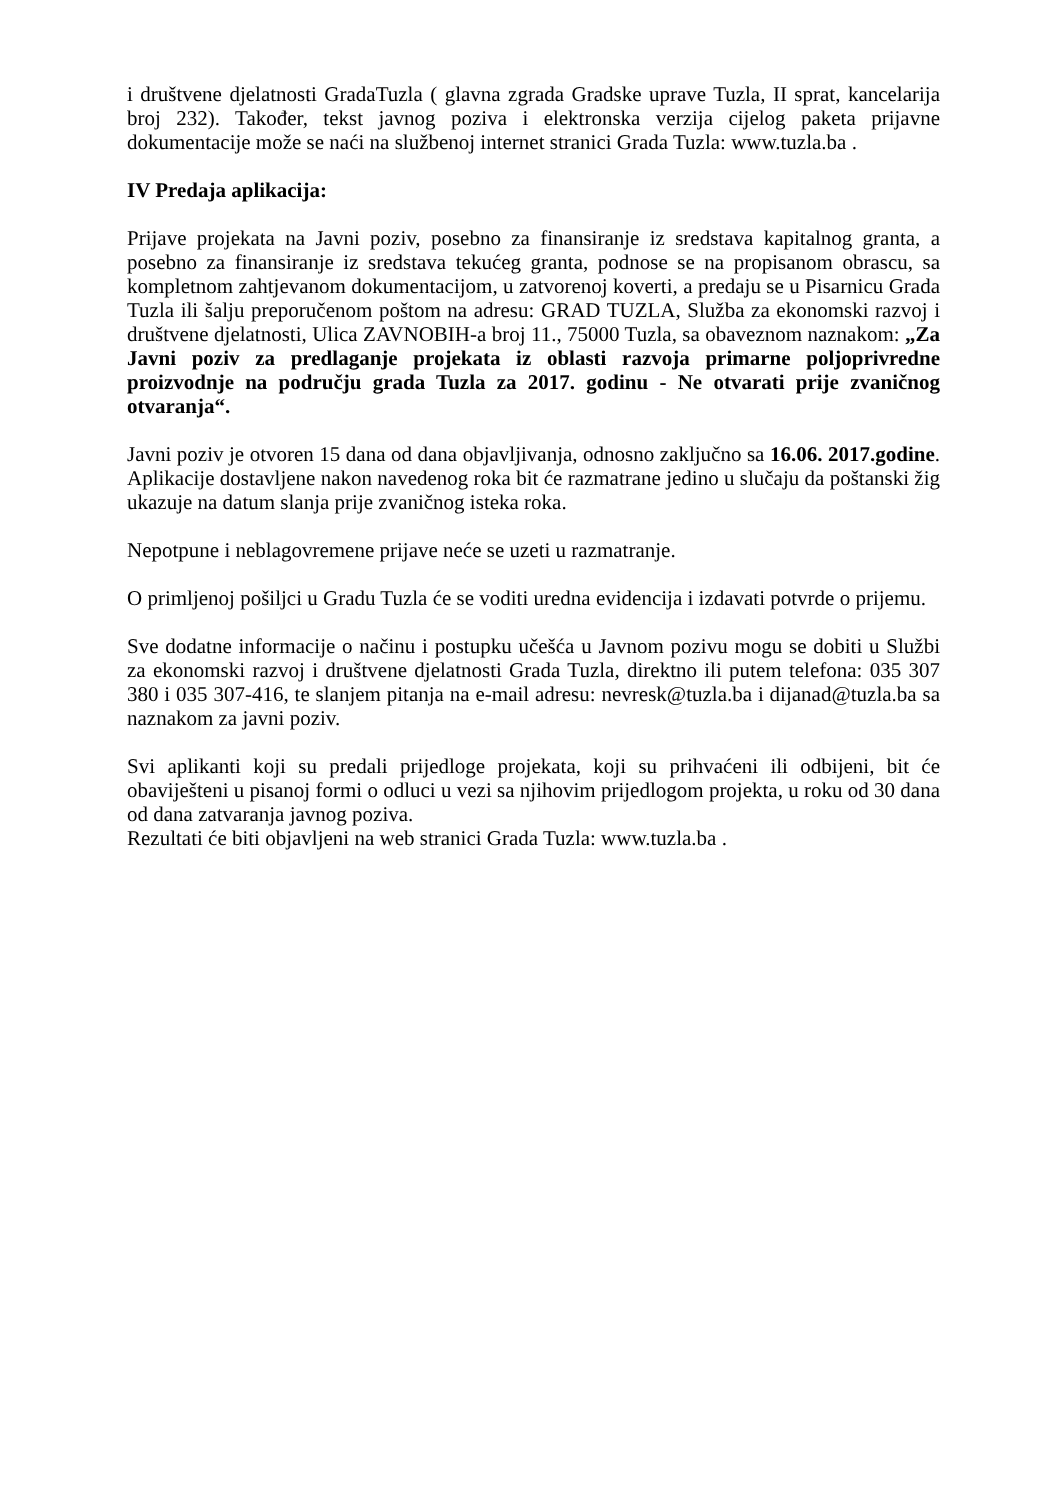i društvene djelatnosti GradaTuzla ( glavna zgrada Gradske uprave Tuzla, II sprat, kancelarija broj 232). Također, tekst javnog poziva i elektronska verzija cijelog paketa prijavne dokumentacije može se naći na službenoj internet stranici Grada Tuzla: www.tuzla.ba .
IV Predaja aplikacija:
Prijave projekata na Javni poziv, posebno za finansiranje iz sredstava kapitalnog granta, a posebno za finansiranje iz sredstava tekućeg granta, podnose se na propisanom obrascu, sa kompletnom zahtjevanom dokumentacijom, u zatvorenoj koverti, a predaju se u Pisarnicu Grada Tuzla ili šalju preporučenom poštom na adresu: GRAD TUZLA, Služba za ekonomski razvoj i društvene djelatnosti, Ulica ZAVNOBIH-a broj 11., 75000 Tuzla, sa obaveznom naznakom: „Za Javni poziv za predlaganje projekata iz oblasti razvoja primarne poljoprivredne proizvodnje na području grada Tuzla za 2017. godinu - Ne otvarati prije zvaničnog otvaranja“.
Javni poziv je otvoren 15 dana od dana objavljivanja, odnosno zaključno sa 16.06. 2017.godine. Aplikacije dostavljene nakon navedenog roka bit će razmatrane jedino u slučaju da poštanski žig ukazuje na datum slanja prije zvaničnog isteka roka.
Nepotpune i neblagovremene prijave neće se uzeti u razmatranje.
O primljenoj pošiljci u Gradu Tuzla će se voditi uredna evidencija i izdavati potvrde o prijemu.
Sve dodatne informacije o načinu i postupku učešća u Javnom pozivu mogu se dobiti u Službi za ekonomski razvoj i društvene djelatnosti Grada Tuzla, direktno ili putem telefona: 035 307 380 i 035 307-416, te slanjem pitanja na e-mail adresu: nevresk@tuzla.ba i dijanad@tuzla.ba sa naznakom za javni poziv.
Svi aplikanti koji su predali prijedloge projekata, koji su prihvaćeni ili odbijeni, bit će obaviješteni u pisanoj formi o odluci u vezi sa njihovim prijedlogom projekta, u roku od 30 dana od dana zatvaranja javnog poziva.
Rezultati će biti objavljeni na web stranici Grada Tuzla: www.tuzla.ba .